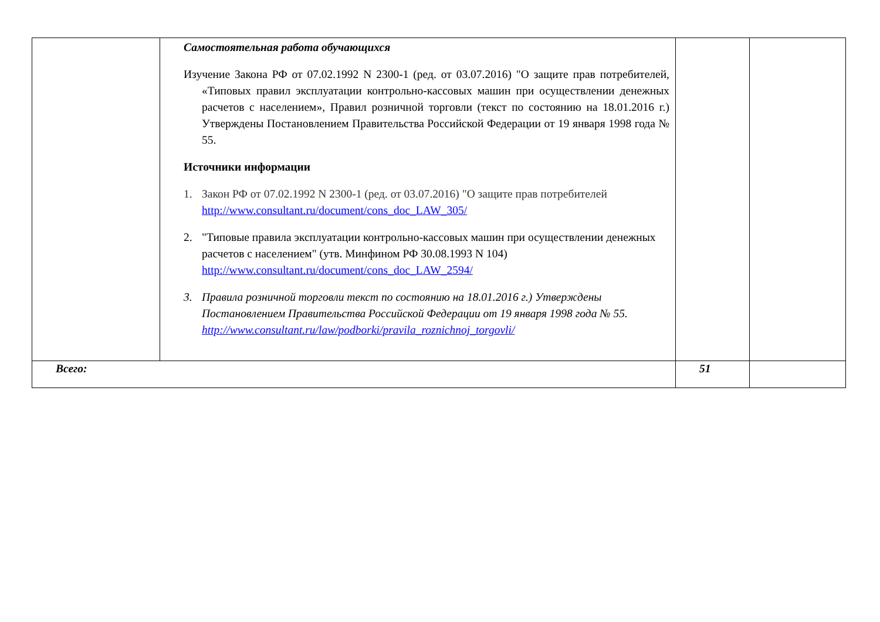| | Самостоятельная работа обучающихся Изучение Закона РФ от 07.02.1992 N 2300-1 (ред. от 03.07.2016) "О защите прав потребителей, «Типовых правил эксплуатации контрольно-кассовых машин при осуществлении денежных расчетов с населением», Правил розничной торговли (текст по состоянию на 18.01.2016 г.) Утверждены Постановлением Правительства Российской Федерации от 19 января 1998 года № 55. Источники информации 1. Закон РФ от 07.02.1992 N 2300-1 (ред. от 03.07.2016) "О защите прав потребителей http://www.consultant.ru/document/cons_doc_LAW_305/ 2. "Типовые правила эксплуатации контрольно-кассовых машин при осуществлении денежных расчетов с населением" (утв. Минфином РФ 30.08.1993 N 104) http://www.consultant.ru/document/cons_doc_LAW_2594/ 3. Правила розничной торговли текст по состоянию на 18.01.2016 г.) Утверждены Постановлением Правительства Российской Федерации от 19 января 1998 года № 55. http://www.consultant.ru/law/podborki/pravila_roznichnoj_torgovli/ | | |
| Всего: | | 51 | |